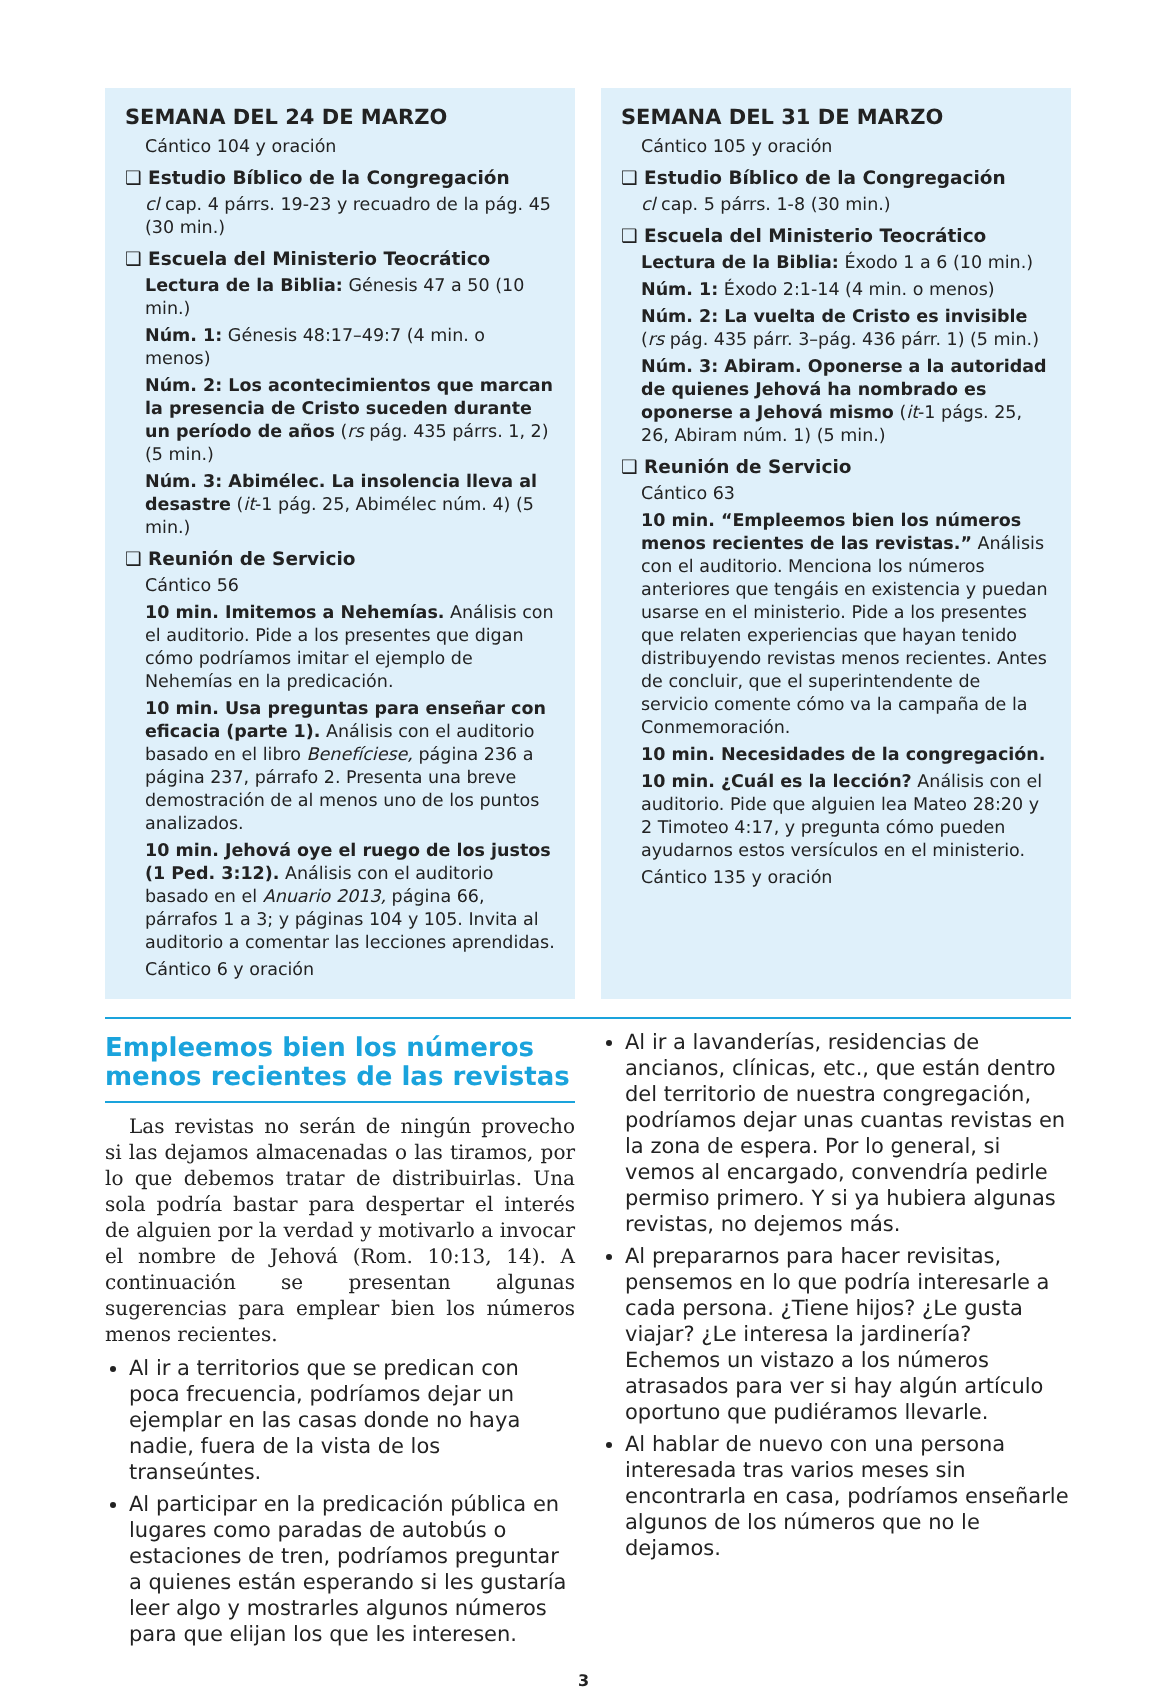SEMANA DEL 24 DE MARZO
Cántico 104 y oración
❑ Estudio Bíblico de la Congregación
cl cap. 4 párrs. 19-23 y recuadro de la pág. 45 (30 min.)
❑ Escuela del Ministerio Teocrático
Lectura de la Biblia: Génesis 47 a 50 (10 min.)
Núm. 1: Génesis 48:17–49:7 (4 min. o menos)
Núm. 2: Los acontecimientos que marcan la presencia de Cristo suceden durante un período de años (rs pág. 435 párrs. 1, 2) (5 min.)
Núm. 3: Abimélec. La insolencia lleva al desastre (it-1 pág. 25, Abimélec núm. 4) (5 min.)
❑ Reunión de Servicio
Cántico 56
10 min. Imitemos a Nehemías. Análisis con el auditorio. Pide a los presentes que digan cómo podríamos imitar el ejemplo de Nehemías en la predicación.
10 min. Usa preguntas para enseñar con eficacia (parte 1). Análisis con el auditorio basado en el libro Benefíciese, página 236 a página 237, párrafo 2. Presenta una breve demostración de al menos uno de los puntos analizados.
10 min. Jehová oye el ruego de los justos (1 Ped. 3:12). Análisis con el auditorio basado en el Anuario 2013, página 66, párrafos 1 a 3; y páginas 104 y 105. Invita al auditorio a comentar las lecciones aprendidas.
Cántico 6 y oración
SEMANA DEL 31 DE MARZO
Cántico 105 y oración
❑ Estudio Bíblico de la Congregación
cl cap. 5 párrs. 1-8 (30 min.)
❑ Escuela del Ministerio Teocrático
Lectura de la Biblia: Éxodo 1 a 6 (10 min.)
Núm. 1: Éxodo 2:1-14 (4 min. o menos)
Núm. 2: La vuelta de Cristo es invisible (rs pág. 435 párr. 3–pág. 436 párr. 1) (5 min.)
Núm. 3: Abiram. Oponerse a la autoridad de quienes Jehová ha nombrado es oponerse a Jehová mismo (it-1 págs. 25, 26, Abiram núm. 1) (5 min.)
❑ Reunión de Servicio
Cántico 63
10 min. “Empleemos bien los números menos recientes de las revistas.” Análisis con el auditorio. Menciona los números anteriores que tengáis en existencia y puedan usarse en el ministerio. Pide a los presentes que relaten experiencias que hayan tenido distribuyendo revistas menos recientes. Antes de concluir, que el superintendente de servicio comente cómo va la campaña de la Conmemoración.
10 min. Necesidades de la congregación.
10 min. ¿Cuál es la lección? Análisis con el auditorio. Pide que alguien lea Mateo 28:20 y 2 Timoteo 4:17, y pregunta cómo pueden ayudarnos estos versículos en el ministerio.
Cántico 135 y oración
Empleemos bien los números menos recientes de las revistas
Las revistas no serán de ningún provecho si las dejamos almacenadas o las tiramos, por lo que debemos tratar de distribuirlas. Una sola podría bastar para despertar el interés de alguien por la verdad y motivarlo a invocar el nombre de Jehová (Rom. 10:13, 14). A continuación se presentan algunas sugerencias para emplear bien los números menos recientes.
Al ir a territorios que se predican con poca frecuencia, podríamos dejar un ejemplar en las casas donde no haya nadie, fuera de la vista de los transeúntes.
Al participar en la predicación pública en lugares como paradas de autobús o estaciones de tren, podríamos preguntar a quienes están esperando si les gustaría leer algo y mostrarles algunos números para que elijan los que les interesen.
Al ir a lavanderías, residencias de ancianos, clínicas, etc., que están dentro del territorio de nuestra congregación, podríamos dejar unas cuantas revistas en la zona de espera. Por lo general, si vemos al encargado, convendría pedirle permiso primero. Y si ya hubiera algunas revistas, no dejemos más.
Al prepararnos para hacer revisitas, pensemos en lo que podría interesarle a cada persona. ¿Tiene hijos? ¿Le gusta viajar? ¿Le interesa la jardinería? Echemos un vistazo a los números atrasados para ver si hay algún artículo oportuno que pudiéramos llevarle.
Al hablar de nuevo con una persona interesada tras varios meses sin encontrarla en casa, podríamos enseñarle algunos de los números que no le dejamos.
3